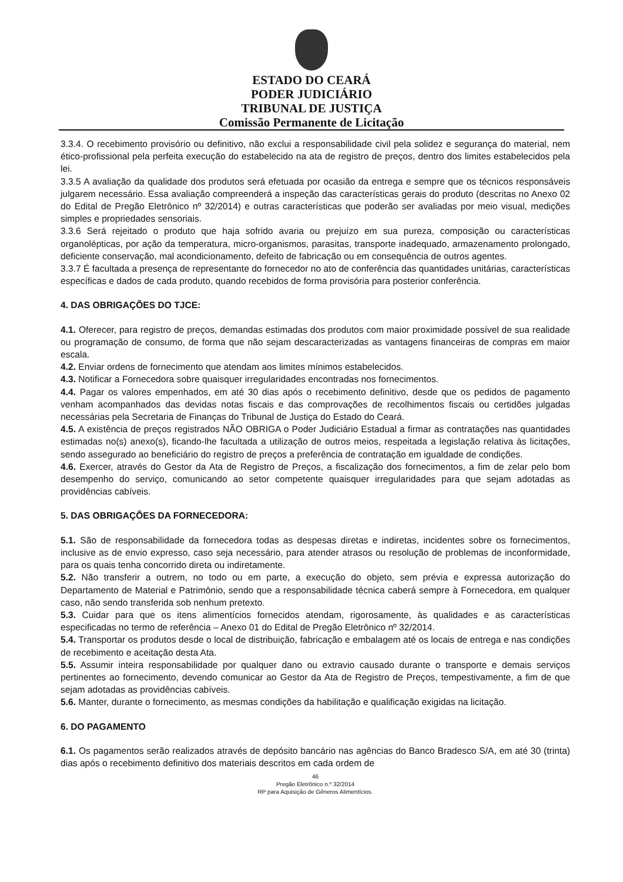ESTADO DO CEARÁ
PODER JUDICIÁRIO
TRIBUNAL DE JUSTIÇA
Comissão Permanente de Licitação
3.3.4. O recebimento provisório ou definitivo, não exclui a responsabilidade civil pela solidez e segurança do material, nem ético-profissional pela perfeita execução do estabelecido na ata de registro de preços, dentro dos limites estabelecidos pela lei.
3.3.5 A avaliação da qualidade dos produtos será efetuada por ocasião da entrega e sempre que os técnicos responsáveis julgarem necessário. Essa avaliação compreenderá a inspeção das características gerais do produto (descritas no Anexo 02 do Edital de Pregão Eletrônico nº 32/2014) e outras características que poderão ser avaliadas por meio visual, medições simples e propriedades sensoriais.
3.3.6 Será rejeitado o produto que haja sofrido avaria ou prejuízo em sua pureza, composição ou características organolépticas, por ação da temperatura, micro-organismos, parasitas, transporte inadequado, armazenamento prolongado, deficiente conservação, mal acondicionamento, defeito de fabricação ou em consequência de outros agentes.
3.3.7 É facultada a presença de representante do fornecedor no ato de conferência das quantidades unitárias, características específicas e dados de cada produto, quando recebidos de forma provisória para posterior conferência.
4. DAS OBRIGAÇÕES DO TJCE:
4.1. Oferecer, para registro de preços, demandas estimadas dos produtos com maior proximidade possível de sua realidade ou programação de consumo, de forma que não sejam descaracterizadas as vantagens financeiras de compras em maior escala.
4.2. Enviar ordens de fornecimento que atendam aos limites mínimos estabelecidos.
4.3. Notificar a Fornecedora sobre quaisquer irregularidades encontradas nos fornecimentos.
4.4. Pagar os valores empenhados, em até 30 dias após o recebimento definitivo, desde que os pedidos de pagamento venham acompanhados das devidas notas fiscais e das comprovações de recolhimentos fiscais ou certidões julgadas necessárias pela Secretaria de Finanças do Tribunal de Justiça do Estado do Ceará.
4.5. A existência de preços registrados NÃO OBRIGA o Poder Judiciário Estadual a firmar as contratações nas quantidades estimadas no(s) anexo(s), ficando-lhe facultada a utilização de outros meios, respeitada a legislação relativa às licitações, sendo assegurado ao beneficiário do registro de preços a preferência de contratação em igualdade de condições.
4.6. Exercer, através do Gestor da Ata de Registro de Preços, a fiscalização dos fornecimentos, a fim de zelar pelo bom desempenho do serviço, comunicando ao setor competente quaisquer irregularidades para que sejam adotadas as providências cabíveis.
5. DAS OBRIGAÇÕES DA FORNECEDORA:
5.1. São de responsabilidade da fornecedora todas as despesas diretas e indiretas, incidentes sobre os fornecimentos, inclusive as de envio expresso, caso seja necessário, para atender atrasos ou resolução de problemas de inconformidade, para os quais tenha concorrido direta ou indiretamente.
5.2. Não transferir a outrem, no todo ou em parte, a execução do objeto, sem prévia e expressa autorização do Departamento de Material e Patrimônio, sendo que a responsabilidade técnica caberá sempre à Fornecedora, em qualquer caso, não sendo transferida sob nenhum pretexto.
5.3. Cuidar para que os itens alimentícios fornecidos atendam, rigorosamente, às qualidades e as características especificadas no termo de referência – Anexo 01 do Edital de Pregão Eletrônico nº 32/2014.
5.4. Transportar os produtos desde o local de distribuição, fabricação e embalagem até os locais de entrega e nas condições de recebimento e aceitação desta Ata.
5.5. Assumir inteira responsabilidade por qualquer dano ou extravio causado durante o transporte e demais serviços pertinentes ao fornecimento, devendo comunicar ao Gestor da Ata de Registro de Preços, tempestivamente, a fim de que sejam adotadas as providências cabíveis.
5.6. Manter, durante o fornecimento, as mesmas condições da habilitação e qualificação exigidas na licitação.
6. DO PAGAMENTO
6.1. Os pagamentos serão realizados através de depósito bancário nas agências do Banco Bradesco S/A, em até 30 (trinta) dias após o recebimento definitivo dos materiais descritos em cada ordem de
46
Pregão Eletrônico n.º 32/2014
RP para Aquisição de Gêneros Alimentícios.